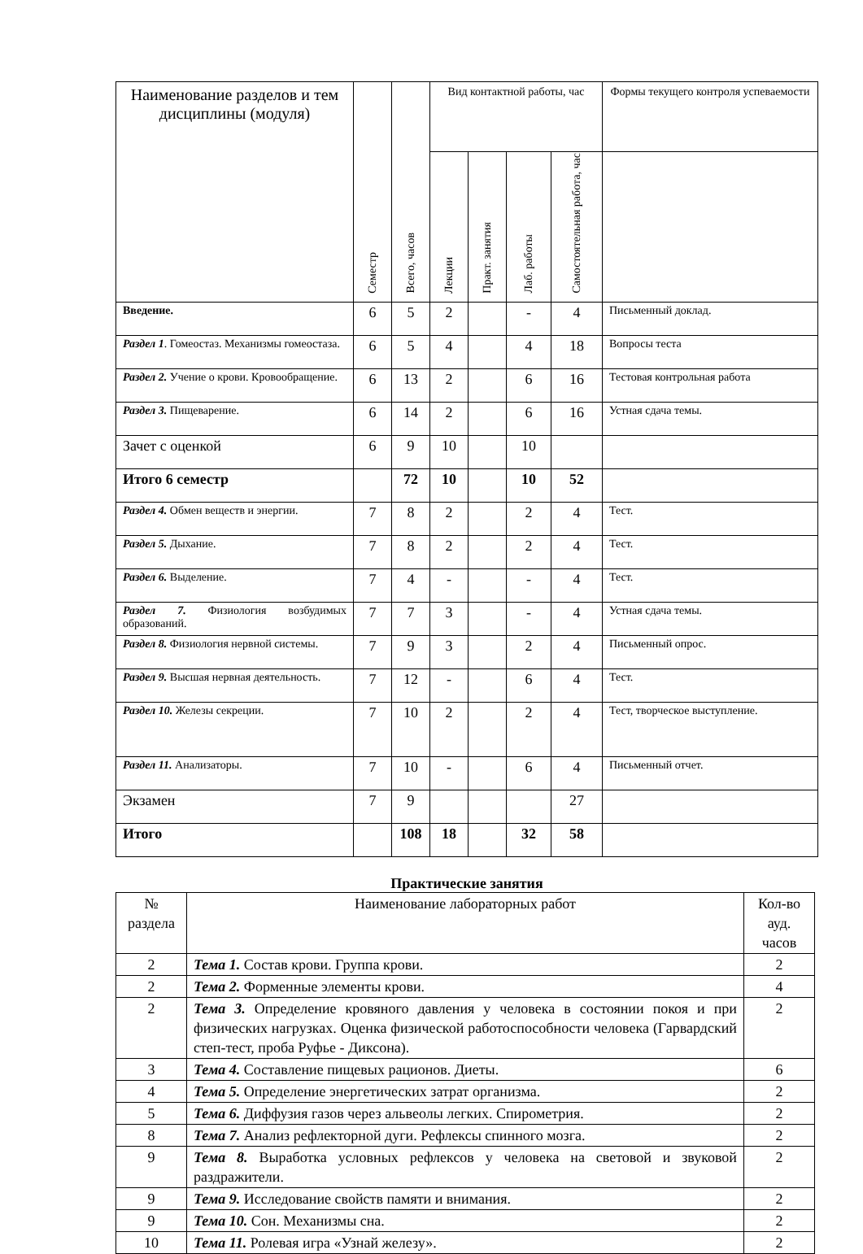| Наименование разделов и тем дисциплины (модуля) | Семестр | Всего, часов | Вид контактной работы, час | | | | Формы текущего контроля успеваемости |
| --- | --- | --- | --- | --- | --- | --- | --- |
| | | | Лекции | Практ. занятия | Лаб. работы | Самостоятельная работа, час | |
| Введение. | 6 | 5 | 2 | | - | 4 | Письменный доклад. |
| Раздел 1 . Гомеостаз. Механизмы гомеостаза. | 6 | 5 | 4 | | 4 | 18 | Вопросы теста |
| Раздел 2. Учение о крови. Кровообращение. | 6 | 13 | 2 | | 6 | 16 | Тестовая контрольная работа |
| Раздел 3. Пищеварение. | 6 | 14 | 2 | | 6 | 16 | Устная сдача темы. |
| Зачет с оценкой | 6 | 9 | 10 | | 10 | | |
| Итого 6 семестр | | 72 | 10 | | 10 | 52 | |
| Раздел 4. Обмен веществ и энергии. | 7 | 8 | 2 | | 2 | 4 | Тест. |
| Раздел 5. Дыхание. | 7 | 8 | 2 | | 2 | 4 | Тест. |
| Раздел 6. Выделение. | 7 | 4 | - | | - | 4 | Тест. |
| Раздел 7. Физиология возбудимых образований. | 7 | 7 | 3 | | - | 4 | Устная сдача темы. |
| Раздел 8. Физиология нервной системы. | 7 | 9 | 3 | | 2 | 4 | Письменный опрос. |
| Раздел 9. Высшая нервная деятельность. | 7 | 12 | - | | 6 | 4 | Тест. |
| Раздел 10. Железы секреции. | 7 | 10 | 2 | | 2 | 4 | Тест, творческое выступление. |
| Раздел 11. Анализаторы. | 7 | 10 | - | | 6 | 4 | Письменный отчет. |
| Экзамен | 7 | 9 | | | | 27 | |
| Итого | | 108 | 18 | | 32 | 58 | |
Практические занятия
| № раздела | Наименование лабораторных работ | Кол-во ауд. часов |
| 2 | Тема 1. Состав крови. Группа крови. | 2 |
| 2 | Тема 2. Форменные элементы крови. | 4 |
| 2 | Тема 3. Определение кровяного давления у человека в состоянии покоя и при физических нагрузках. Оценка физической работоспособности человека (Гарвардский степ-тест, проба Руфье - Диксона). | 2 |
| 3 | Тема 4. Составление пищевых рационов. Диеты. | 6 |
| 4 | Тема 5. Определение энергетических затрат организма. | 2 |
| 5 | Тема 6. Диффузия газов через альвеолы легких. Спирометрия. | 2 |
| 8 | Тема 7. Анализ рефлекторной дуги. Рефлексы спинного мозга. | 2 |
| 9 | Тема 8. Выработка условных рефлексов у человека на световой и звуковой раздражители. | 2 |
| 9 | Тема 9. Исследование свойств памяти и внимания. | 2 |
| 9 | Тема 10. Сон. Механизмы сна. | 2 |
| 10 | Тема 11. Ролевая игра «Узнай железу». | 2 |